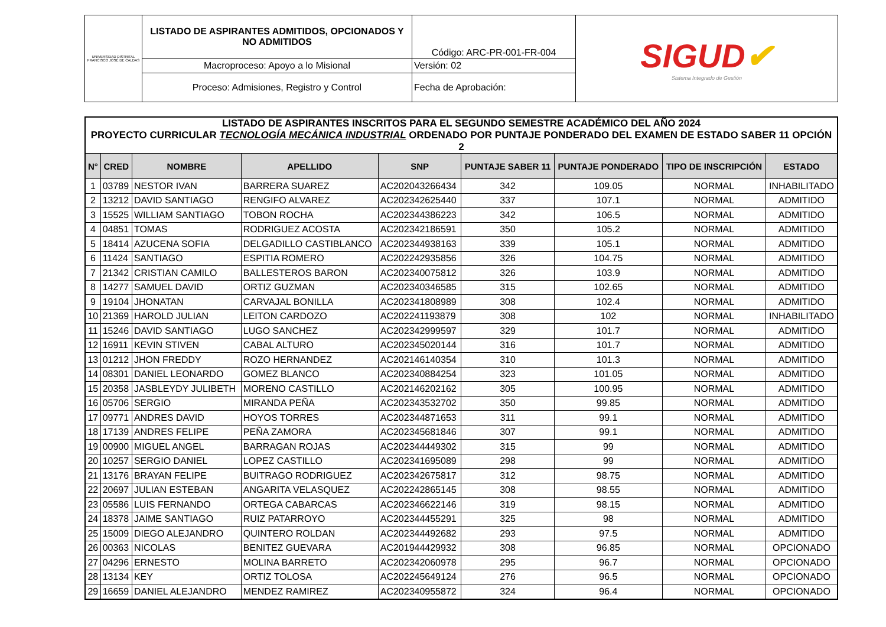| UNIVERSIDAD DISTRITAL FRANCISCO JOSÉ DE CALDAS | LISTADO DE ASPIRANTES ADMITIDOS, OPCIONADOS Y NO ADMITIDOS | Código: ARC-PR-001-FR-004 | SIGUD ✔ Sistema Integrado de Gestión |
| | Macroproceso: Apoyo a lo Misional | Versión: 02 | |
| | Proceso: Admisiones, Registro y Control | Fecha de Aprobación: | |
| LISTADO DE ASPIRANTES INSCRITOS PARA EL SEGUNDO SEMESTRE ACADÉMICO DEL AÑO 2024 PROYECTO CURRICULAR TECNOLOGÍA MECÁNICA INDUSTRIAL ORDENADO POR PUNTAJE PONDERADO DEL EXAMEN DE ESTADO SABER 11 OPCIÓN 2 | | | | | | | | |
| N° | CRED | NOMBRE | APELLIDO | SNP | PUNTAJE SABER 11 | PUNTAJE PONDERADO | TIPO DE INSCRIPCIÓN | ESTADO |
| 1 | 03789 | NESTOR IVAN | BARRERA SUAREZ | AC202043266434 | 342 | 109.05 | NORMAL | INHABILITADO |
| 2 | 13212 | DAVID SANTIAGO | RENGIFO ALVAREZ | AC202342625440 | 337 | 107.1 | NORMAL | ADMITIDO |
| 3 | 15525 | WILLIAM SANTIAGO | TOBON ROCHA | AC202344386223 | 342 | 106.5 | NORMAL | ADMITIDO |
| 4 | 04851 | TOMAS | RODRIGUEZ ACOSTA | AC202342186591 | 350 | 105.2 | NORMAL | ADMITIDO |
| 5 | 18414 | AZUCENA SOFIA | DELGADILLO CASTIBLANCO | AC202344938163 | 339 | 105.1 | NORMAL | ADMITIDO |
| 6 | 11424 | SANTIAGO | ESPITIA ROMERO | AC202242935856 | 326 | 104.75 | NORMAL | ADMITIDO |
| 7 | 21342 | CRISTIAN CAMILO | BALLESTEROS BARON | AC202340075812 | 326 | 103.9 | NORMAL | ADMITIDO |
| 8 | 14277 | SAMUEL DAVID | ORTIZ GUZMAN | AC202340346585 | 315 | 102.65 | NORMAL | ADMITIDO |
| 9 | 19104 | JHONATAN | CARVAJAL BONILLA | AC202341808989 | 308 | 102.4 | NORMAL | ADMITIDO |
| 10 | 21369 | HAROLD JULIAN | LEITON CARDOZO | AC202241193879 | 308 | 102 | NORMAL | INHABILITADO |
| 11 | 15246 | DAVID SANTIAGO | LUGO SANCHEZ | AC202342999597 | 329 | 101.7 | NORMAL | ADMITIDO |
| 12 | 16911 | KEVIN STIVEN | CABAL ALTURO | AC202345020144 | 316 | 101.7 | NORMAL | ADMITIDO |
| 13 | 01212 | JHON FREDDY | ROZO HERNANDEZ | AC202146140354 | 310 | 101.3 | NORMAL | ADMITIDO |
| 14 | 08301 | DANIEL LEONARDO | GOMEZ BLANCO | AC202340884254 | 323 | 101.05 | NORMAL | ADMITIDO |
| 15 | 20358 | JASBLEYDY JULIBETH | MORENO CASTILLO | AC202146202162 | 305 | 100.95 | NORMAL | ADMITIDO |
| 16 | 05706 | SERGIO | MIRANDA PEÑA | AC202343532702 | 350 | 99.85 | NORMAL | ADMITIDO |
| 17 | 09771 | ANDRES DAVID | HOYOS TORRES | AC202344871653 | 311 | 99.1 | NORMAL | ADMITIDO |
| 18 | 17139 | ANDRES FELIPE | PEÑA ZAMORA | AC202345681846 | 307 | 99.1 | NORMAL | ADMITIDO |
| 19 | 00900 | MIGUEL ANGEL | BARRAGAN ROJAS | AC202344449302 | 315 | 99 | NORMAL | ADMITIDO |
| 20 | 10257 | SERGIO DANIEL | LOPEZ CASTILLO | AC202341695089 | 298 | 99 | NORMAL | ADMITIDO |
| 21 | 13176 | BRAYAN FELIPE | BUITRAGO RODRIGUEZ | AC202342675817 | 312 | 98.75 | NORMAL | ADMITIDO |
| 22 | 20697 | JULIAN ESTEBAN | ANGARITA VELASQUEZ | AC202242865145 | 308 | 98.55 | NORMAL | ADMITIDO |
| 23 | 05586 | LUIS FERNANDO | ORTEGA CABARCAS | AC202346622146 | 319 | 98.15 | NORMAL | ADMITIDO |
| 24 | 18378 | JAIME SANTIAGO | RUIZ PATARROYO | AC202344455291 | 325 | 98 | NORMAL | ADMITIDO |
| 25 | 15009 | DIEGO ALEJANDRO | QUINTERO ROLDAN | AC202344492682 | 293 | 97.5 | NORMAL | ADMITIDO |
| 26 | 00363 | NICOLAS | BENITEZ GUEVARA | AC201944429932 | 308 | 96.85 | NORMAL | OPCIONADO |
| 27 | 04296 | ERNESTO | MOLINA BARRETO | AC202342060978 | 295 | 96.7 | NORMAL | OPCIONADO |
| 28 | 13134 | KEY | ORTIZ TOLOSA | AC202245649124 | 276 | 96.5 | NORMAL | OPCIONADO |
| 29 | 16659 | DANIEL ALEJANDRO | MENDEZ RAMIREZ | AC202340955872 | 324 | 96.4 | NORMAL | OPCIONADO |